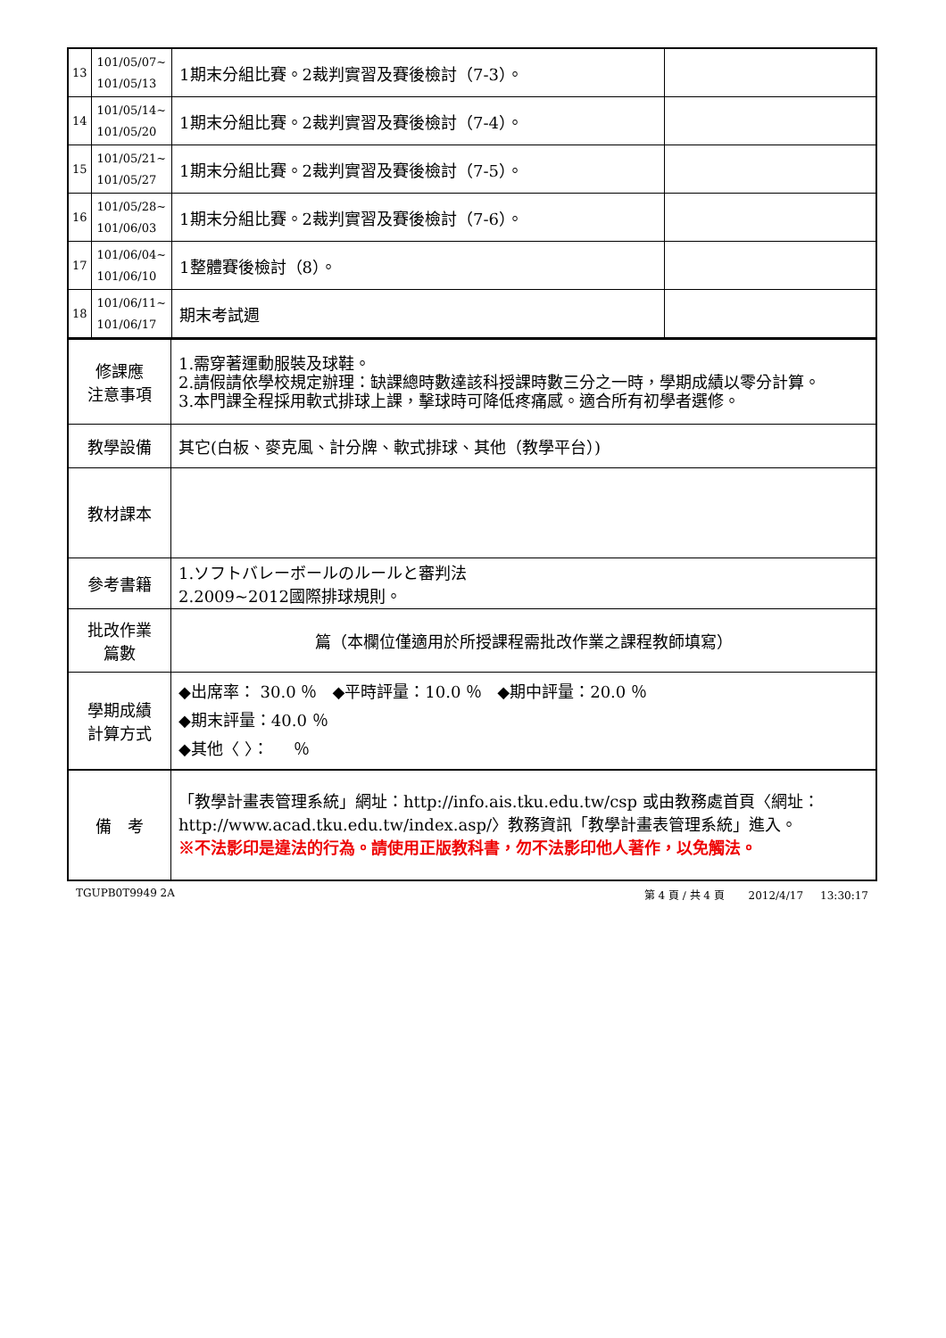| 13 | 101/05/07~ 101/05/13 | 1期末分組比賽。2裁判實習及賽後檢討（7-3）。 | |
| 14 | 101/05/14~ 101/05/20 | 1期末分組比賽。2裁判實習及賽後檢討（7-4）。 | |
| 15 | 101/05/21~ 101/05/27 | 1期末分組比賽。2裁判實習及賽後檢討（7-5）。 | |
| 16 | 101/05/28~ 101/06/03 | 1期末分組比賽。2裁判實習及賽後檢討（7-6）。 | |
| 17 | 101/06/04~ 101/06/10 | 1整體賽後檢討（8）。 | |
| 18 | 101/06/11~ 101/06/17 | 期末考試週 | |
| 修課應 注意事項 | 1.需穿著運動服裝及球鞋。 2.請假請依學校規定辦理：缺課總時數達該科授課時數三分之一時，學期成績以零分計算。 3.本門課全程採用軟式排球上課，擊球時可降低疼痛感。適合所有初學者選修。 |
| 教學設備 | 其它(白板、麥克風、計分牌、軟式排球、其他（教學平台）) |
| 教材課本 | |
| 參考書籍 | 1.ソフトバレーボールのルールと審判法 2.2009~2012國際排球規則。 |
| 批改作業 篇數 | 篇（本欄位僅適用於所授課程需批改作業之課程教師填寫） |
| 學期成績 計算方式 | ◆出席率： 30.0 ％ ◆平時評量：10.0 ％ ◆期中評量：20.0 ％ ◆期末評量：40.0 ％ ◆其他〈 〉： ％ |
| 備 考 | 「教學計畫表管理系統」網址： http://info.ais.tku.edu.tw/csp 或由教務處首頁〈網址： http://www.acad.tku.edu.tw/index.asp/ 〉教務資訊「教學計畫表管理系統」進入。 ※不法影印是違法的行為。請使用正版教科書，勿不法影印他人著作，以免觸法。 |
TGUPB0T9949 2A 第 4 頁 / 共 4 頁 2012/4/17 13:30:17